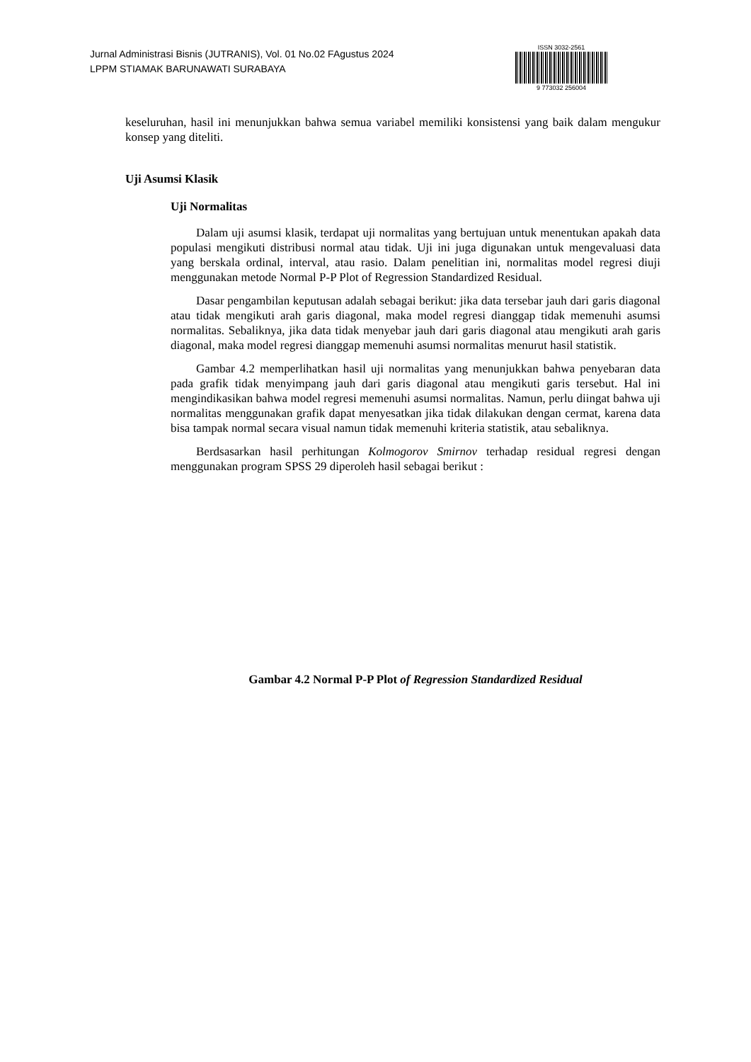Jurnal Administrasi Bisnis (JUTRANIS), Vol. 01 No.02 FAgustus 2024
LPPM STIAMAK BARUNAWATI SURABAYA
ISSN 3032-2561
9 773032 256004
keseluruhan, hasil ini menunjukkan bahwa semua variabel memiliki konsistensi yang baik dalam mengukur konsep yang diteliti.
Uji Asumsi Klasik
Uji Normalitas
Dalam uji asumsi klasik, terdapat uji normalitas yang bertujuan untuk menentukan apakah data populasi mengikuti distribusi normal atau tidak. Uji ini juga digunakan untuk mengevaluasi data yang berskala ordinal, interval, atau rasio. Dalam penelitian ini, normalitas model regresi diuji menggunakan metode Normal P-P Plot of Regression Standardized Residual.
Dasar pengambilan keputusan adalah sebagai berikut: jika data tersebar jauh dari garis diagonal atau tidak mengikuti arah garis diagonal, maka model regresi dianggap tidak memenuhi asumsi normalitas. Sebaliknya, jika data tidak menyebar jauh dari garis diagonal atau mengikuti arah garis diagonal, maka model regresi dianggap memenuhi asumsi normalitas menurut hasil statistik.
Gambar 4.2 memperlihatkan hasil uji normalitas yang menunjukkan bahwa penyebaran data pada grafik tidak menyimpang jauh dari garis diagonal atau mengikuti garis tersebut. Hal ini mengindikasikan bahwa model regresi memenuhi asumsi normalitas. Namun, perlu diingat bahwa uji normalitas menggunakan grafik dapat menyesatkan jika tidak dilakukan dengan cermat, karena data bisa tampak normal secara visual namun tidak memenuhi kriteria statistik, atau sebaliknya.
Berdsasarkan hasil perhitungan Kolmogorov Smirnov terhadap residual regresi dengan menggunakan program SPSS 29 diperoleh hasil sebagai berikut :
Gambar 4.2 Normal P-P Plot of Regression Standardized Residual